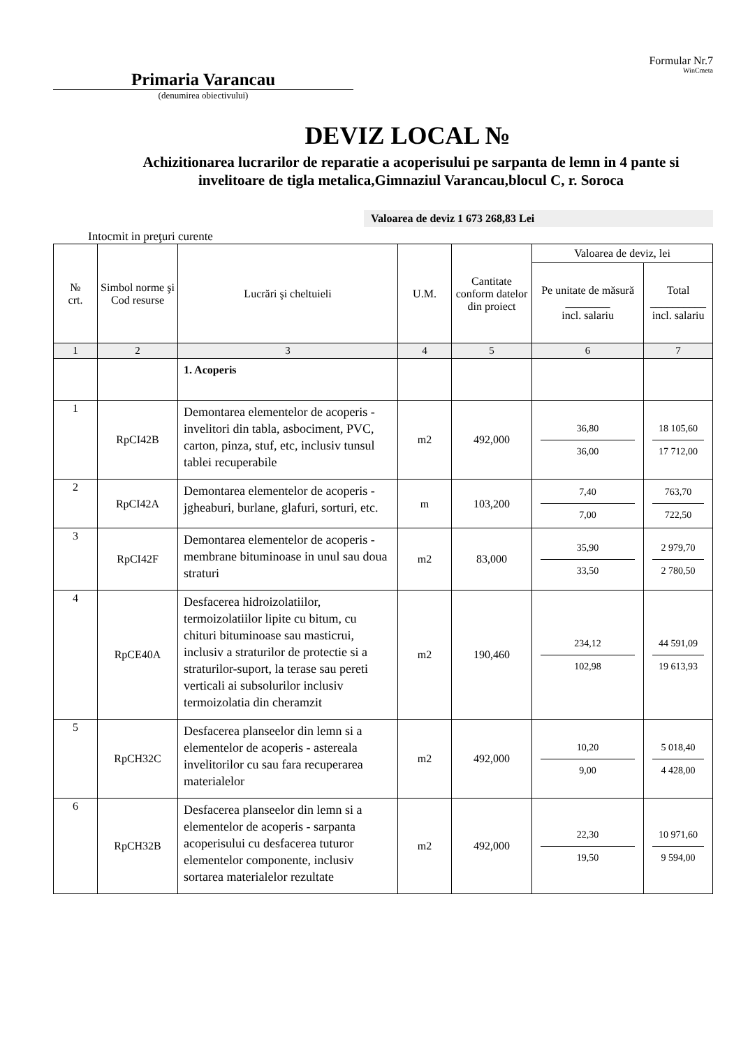Formular Nr.7
WinCmeta
Primaria Varancau
(denumirea obiectivului)
DEVIZ LOCAL №
Achizitionarea lucrarilor de reparatie a acoperisului pe sarpanta de lemn in 4 pante si invelitoare de tigla metalica,Gimnaziul Varancau,blocul C, r. Soroca
Valoarea de deviz 1 673 268,83 Lei
Intocmit in preţuri curente
| № crt. | Simbol norme şi Cod resurse | Lucrări şi cheltuieli | U.M. | Cantitate conform datelor din proiect | Valoarea de deviz, lei | |
| --- | --- | --- | --- | --- | --- | --- |
| | | | | | Pe unitate de măsură ________ incl. salariu | Total __________ incl. salariu |
| 1 | 2 | 3 | 4 | 5 | 6 | 7 |
| | | 1. Acoperis | | | | |
| 1 | RpCI42B | Demontarea elementelor de acoperis - invelitori din tabla, asbociment, PVC, carton, pinza, stuf, etc, inclusiv tunsul tablei recuperabile | m2 | 492,000 | 36,80 36,00 | 18 105,60 17 712,00 |
| 2 | RpCI42A | Demontarea elementelor de acoperis - jgheaburi, burlane, glafuri, sorturi, etc. | m | 103,200 | 7,40 7,00 | 763,70 722,50 |
| 3 | RpCI42F | Demontarea elementelor de acoperis - membrane bituminoase in unul sau doua straturi | m2 | 83,000 | 35,90 33,50 | 2 979,70 2 780,50 |
| 4 | RpCE40A | Desfacerea hidroizolatiilor, termoizolatiilor lipite cu bitum, cu chituri bituminoase sau masticrui, inclusiv a straturilor de protectie si a straturilor-suport, la terase sau pereti verticali ai subsolurilor inclusiv termoizolatia din cheramzit | m2 | 190,460 | 234,12 102,98 | 44 591,09 19 613,93 |
| 5 | RpCH32C | Desfacerea planseelor din lemn si a elementelor de acoperis - astereala invelitorilor cu sau fara recuperarea materialelor | m2 | 492,000 | 10,20 9,00 | 5 018,40 4 428,00 |
| 6 | RpCH32B | Desfacerea planseelor din lemn si a elementelor de acoperis - sarpanta acoperisului cu desfacerea tuturor elementelor componente, inclusiv sortarea materialelor rezultate | m2 | 492,000 | 22,30 19,50 | 10 971,60 9 594,00 |